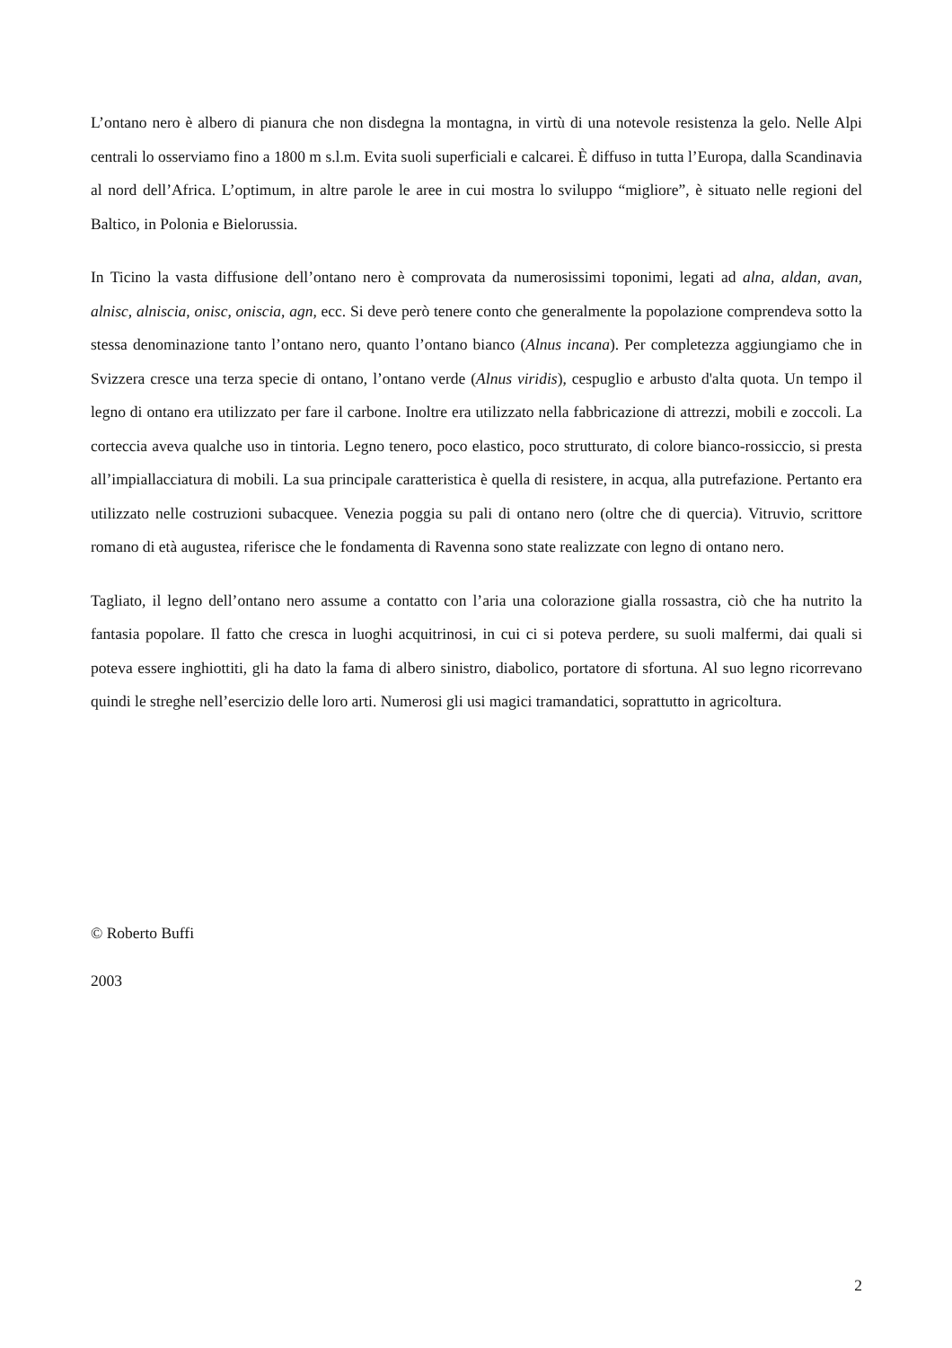L’ontano nero è albero di pianura che non disdegna la montagna, in virtù di una notevole resistenza la gelo. Nelle Alpi centrali lo osserviamo fino a 1800 m s.l.m. Evita suoli superficiali e calcarei. È diffuso in tutta l’Europa, dalla Scandinavia al nord dell’Africa. L’optimum, in altre parole le aree in cui mostra lo sviluppo “migliore”, è situato nelle regioni del Baltico, in Polonia e Bielorussia.
In Ticino la vasta diffusione dell’ontano nero è comprovata da numerosissimi toponimi, legati ad alna, aldan, avan, alnisc, alniscia, onisc, oniscia, agn, ecc. Si deve però tenere conto che generalmente la popolazione comprendeva sotto la stessa denominazione tanto l’ontano nero, quanto l’ontano bianco (Alnus incana). Per completezza aggiungiamo che in Svizzera cresce una terza specie di ontano, l’ontano verde (Alnus viridis), cespuglio e arbusto d'alta quota. Un tempo il legno di ontano era utilizzato per fare il carbone. Inoltre era utilizzato nella fabbricazione di attrezzi, mobili e zoccoli. La corteccia aveva qualche uso in tintoria. Legno tenero, poco elastico, poco strutturato, di colore bianco-rossiccio, si presta all’impiallacciatura di mobili. La sua principale caratteristica è quella di resistere, in acqua, alla putrefazione. Pertanto era utilizzato nelle costruzioni subacquee. Venezia poggia su pali di ontano nero (oltre che di quercia). Vitruvio, scrittore romano di età augustea, riferisce che le fondamenta di Ravenna sono state realizzate con legno di ontano nero.
Tagliato, il legno dell’ontano nero assume a contatto con l’aria una colorazione gialla rossastra, ciò che ha nutrito la fantasia popolare. Il fatto che cresca in luoghi acquitrinosi, in cui ci si poteva perdere, su suoli malfermi, dai quali si poteva essere inghiottiti, gli ha dato la fama di albero sinistro, diabolico, portatore di sfortuna. Al suo legno ricorrevano quindi le streghe nell’esercizio delle loro arti. Numerosi gli usi magici tramandatici, soprattutto in agricoltura.
© Roberto Buffi
2003
2